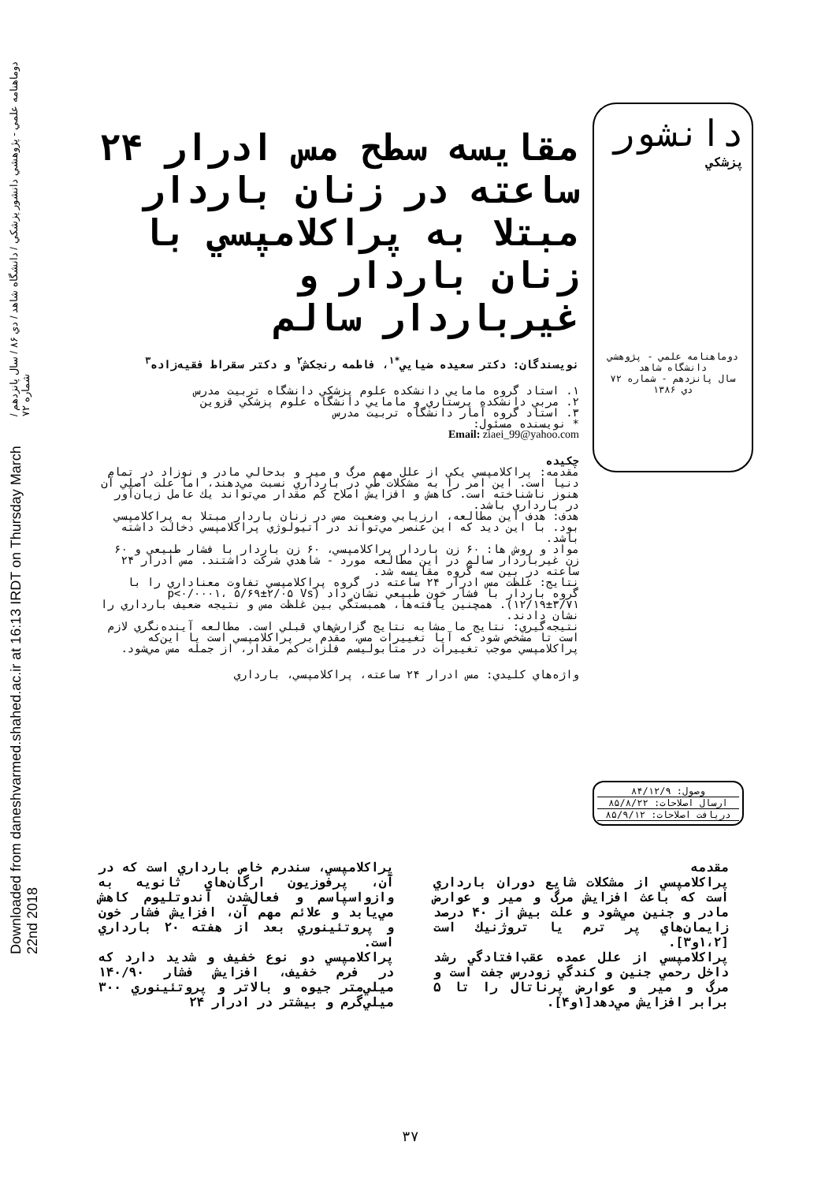Downloaded from daneshvarmed.shahed.ac.ir at 16:13 IRDT on Thursday March 22nd 2018 دوماهنامه علمي - پژوهشي دانشور پزشكي / دانشگاه شاهد / دي ۸۶ / سال پانزدهم / شماره ۷۲
دانشور
پزشكي
دوماهنامه علمي - پژوهشي
دانشگاه شاهد
سال پانزدهم - شماره ۷۲
دي ۱۳۸۶
مقايسه سطح مس ادرار ۲۴ ساعته در زنان باردار مبتلا به پراكلامپسي با زنان باردار و غيرباردار سالم
نويسندگان: دكتر سعيده ضيايي<sup>*۱</sup>، فاطمه رنجكش<sup>۲</sup> و دكتر سقراط فقيه‌زاده<sup>۳</sup>
۱. استاد گروه مامايي دانشكده علوم پزشكي دانشگاه تربيت مدرس
۲. مربي دانشكده پرستاري و مامايي دانشگاه علوم پزشكي قزوين
۳. استاد گروه آمار دانشگاه تربيت مدرس
* نويسنده مسئول:
Email: ziaei_99@yahoo.com
چكيده
مقدمه: پراكلامپسي يكي از علل مهم مرگ و مير و بدحالي مادر و نوزاد در تمام دنيا است. اين امر را به مشكلات طي در بارداري نسبت مي‌دهند، اما علت اصلي آن هنوز ناشناخته است. كاهش و افزايش املاح كم مقدار مي‌تواند يك عامل زيان‌آور در بارداري باشد.
هدف: هدف اين مطالعه، ارزيابي وضعيت مس در زنان باردار مبتلا به پراكلامپسي بود. با اين ديد كه اين عنصر مي‌تواند در اتيولوژي پراكلامپسي دخالت داشته باشد.
مواد و روش ها: ۶۰ زن باردار پراكلامپسي، ۶۰ زن باردار با فشار طبيعي و ۶۰ زن غيرباردار سالم در اين مطالعه مورد - شاهدي شركت داشتند. مس ادرار ۲۴ ساعته در بين سه گروه مقايسه شد.
نتايج: غلظت مس ادرار ۲۴ ساعته در گروه پراكلامپسي تفاوت معناداري را با گروه باردار با فشار خون طبيعي نشان داد (p<۰/۰۰۰۱، ۵/۶۹±۲/۰۵ Vs ۱۲/۱۹±۳/۷۱). همچنين يافته‌ها، همبستگي بين غلظت مس و نتيجه ضعيف بارداري را نشان دادند.
نتيجه‌گيري: نتايج ما مشابه نتايج گزارش‌هاي قبلي است. مطالعه آينده‌نگري لازم است تا مشخص شود كه آيا تغييرات مس، مقدم بر پراكلامپسي است يا اين‌كه پراكلامپسي موجب تغييرات در متابوليسم فلزات كم مقدار، از جمله مس مي‌شود.
واژه‌هاي كليدي: مس ادرار ۲۴ ساعته، پراكلامپسي، بارداري
وصول: ۸۴/۱۲/۹
ارسال اصلاحات: ۸۵/۸/۲۲
دريافت اصلاحات: ۸۵/۹/۱۲
مقدمه
پراكلامپسي از مشكلات شايع دوران بارداري است كه باعث افزايش مرگ و مير و عوارض مادر و جنين مي‌شود و علت بيش از ۴۰ درصد زايمان‌هاي پر ترم يا تروژنيك است [۱،۲و۳].
پراكلامپسي از علل عمده عقب‌افتادگي رشد داخل رحمي جنين و كندگي زودرس جفت است و مرگ و مير و عوارض پرناتال را تا ۵ برابر افزايش مي‌دهد[۱و۴].
پراكلامپسي، سندرم خاص بارداري است كه در آن، پرفوزيون ارگان‌هاي ثانويه به وازواسپاسم و فعال‌شدن آندوتليوم كاهش مي‌يابد و علائم مهم آن، افزايش فشار خون و پروتئينوري بعد از هفته ۲۰ بارداري است.
پراكلامپسي دو نوع خفيف و شديد دارد كه در فرم خفيف، افزايش فشار ۱۴۰/۹۰ ميلي‌متر جيوه و بالاتر و پروتئينوري ۳۰۰ ميلي‌گرم و بيشتر در ادرار ۲۴
۳۷